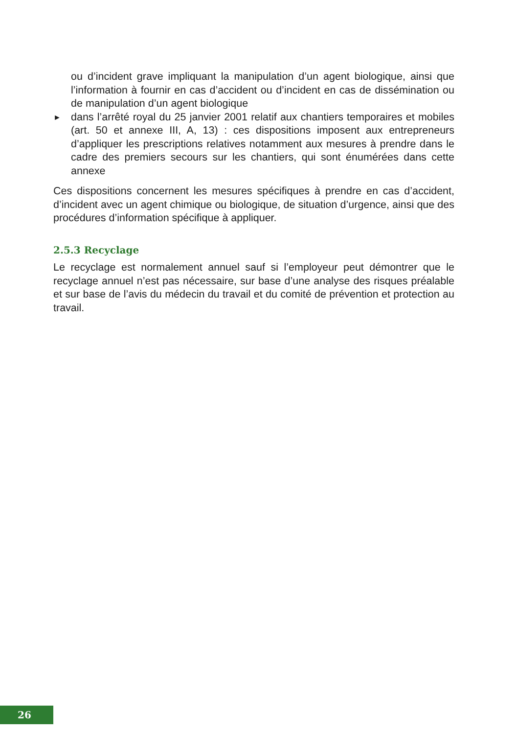ou d’incident grave impliquant la manipulation d’un agent biologique, ainsi que l’information à fournir en cas d’accident ou d’incident en cas de dissémi­nation ou de manipulation d’un agent biologique
►
dans l’arrêté royal du 25 janvier 2001 relatif aux chantiers temporaires et mobiles (art. 50 et annexe III, A, 13) : ces dispositions imposent aux entre­preneurs d’appliquer les prescriptions relatives notamment aux mesures à prendre dans le cadre des premiers secours sur les chantiers, qui sont énu­mérées dans cette annexe
Ces dispositions concernent les mesures spécifiques à prendre en cas d’accident, d’incident avec un agent chimique ou biologique, de situation d’urgence, ainsi que des procédures d’information spécifique à appliquer.
2.5.3 Recyclage
Le recyclage est normalement annuel sauf si l’employeur peut démontrer que le recyclage annuel n’est pas nécessaire, sur base d’une analyse des risques préalable et sur base de l’avis du médecin du travail et du comité de prévention et protection au travail.
26